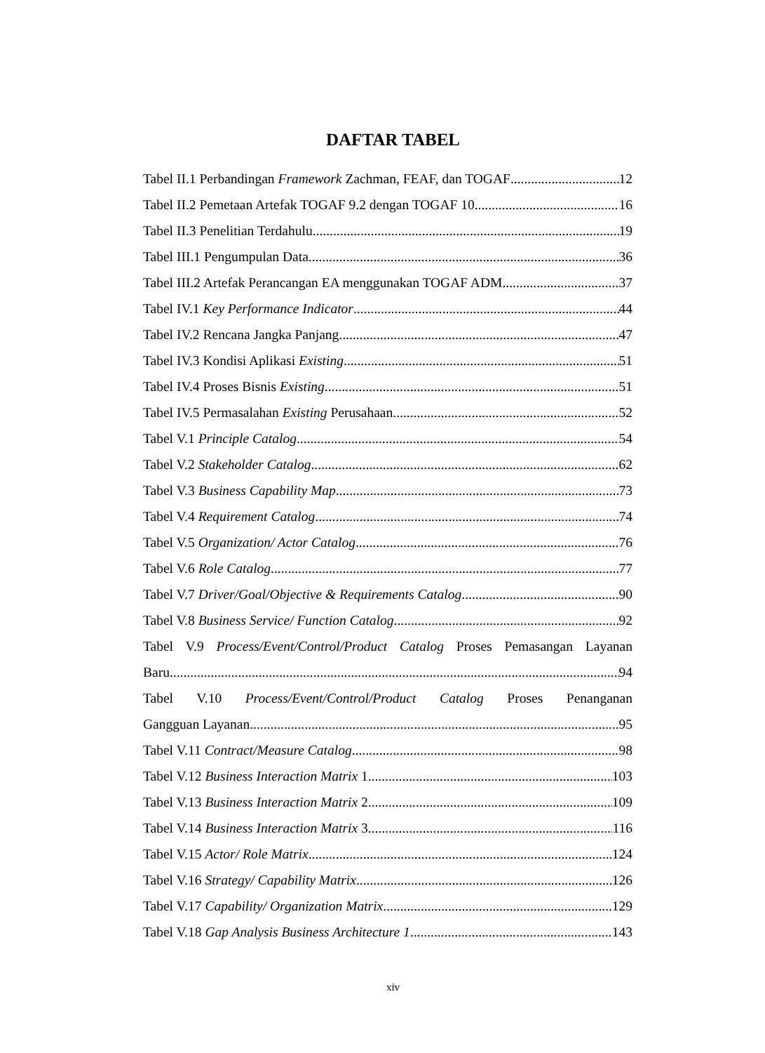DAFTAR TABEL
Tabel II.1 Perbandingan Framework Zachman, FEAF, dan TOGAF 12
Tabel II.2 Pemetaan Artefak TOGAF 9.2 dengan TOGAF 10 16
Tabel II.3 Penelitian Terdahulu 19
Tabel III.1 Pengumpulan Data 36
Tabel III.2 Artefak Perancangan EA menggunakan TOGAF ADM 37
Tabel IV.1 Key Performance Indicator 44
Tabel IV.2 Rencana Jangka Panjang 47
Tabel IV.3 Kondisi Aplikasi Existing 51
Tabel IV.4 Proses Bisnis Existing 51
Tabel IV.5 Permasalahan Existing Perusahaan 52
Tabel V.1 Principle Catalog 54
Tabel V.2 Stakeholder Catalog 62
Tabel V.3 Business Capability Map 73
Tabel V.4 Requirement Catalog 74
Tabel V.5 Organization/ Actor Catalog 76
Tabel V.6 Role Catalog 77
Tabel V.7 Driver/Goal/Objective & Requirements Catalog 90
Tabel V.8 Business Service/ Function Catalog 92
Tabel V.9 Process/Event/Control/Product Catalog Proses Pemasangan Layanan
Baru 94
Tabel V.10 Process/Event/Control/Product Catalog Proses Penanganan
Gangguan Layanan 95
Tabel V.11 Contract/Measure Catalog 98
Tabel V.12 Business Interaction Matrix 1 103
Tabel V.13 Business Interaction Matrix 2 109
Tabel V.14 Business Interaction Matrix 3 116
Tabel V.15 Actor/ Role Matrix 124
Tabel V.16 Strategy/ Capability Matrix 126
Tabel V.17 Capability/ Organization Matrix 129
Tabel V.18 Gap Analysis Business Architecture 1 143
xiv